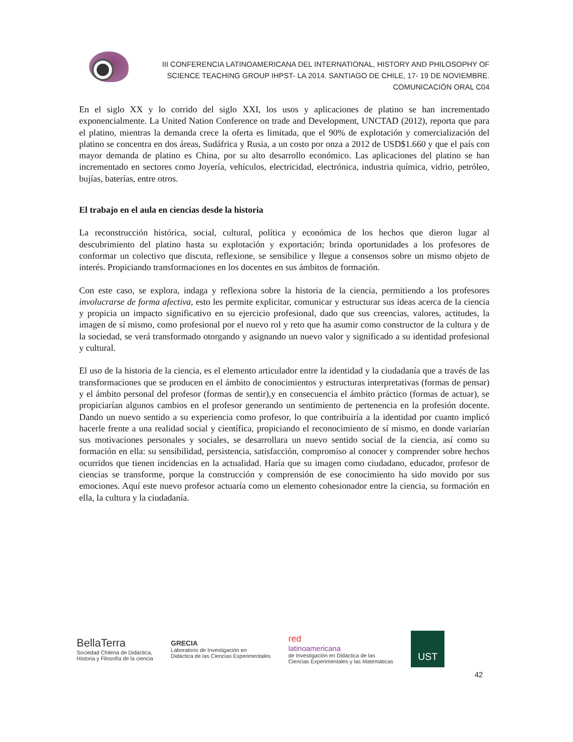III CONFERENCIA LATINOAMERICANA DEL INTERNATIONAL, HISTORY AND PHILOSOPHY OF
SCIENCE TEACHING GROUP IHPST- LA 2014. SANTIAGO DE CHILE, 17- 19 DE NOVIEMBRE.
COMUNICACIÓN ORAL C04
En el siglo XX y lo corrido del siglo XXI, los usos y aplicaciones de platino se han incrementado exponencialmente. La United Nation Conference on trade and Development, UNCTAD (2012), reporta que para el platino, mientras la demanda crece la oferta es limitada, que el 90% de explotación y comercialización del platino se concentra en dos áreas, Sudáfrica y Rusia, a un costo por onza a 2012 de USD$1.660 y que el país con mayor demanda de platino es China, por su alto desarrollo económico. Las aplicaciones del platino se han incrementado en sectores como Joyería, vehículos, electricidad, electrónica, industria química, vidrio, petróleo, bujías, baterías, entre otros.
El trabajo en el aula en ciencias desde la historia
La reconstrucción histórica, social, cultural, política y económica de los hechos que dieron lugar al descubrimiento del platino hasta su explotación y exportación; brinda oportunidades a los profesores de conformar un colectivo que discuta, reflexione, se sensibilice y llegue a consensos sobre un mismo objeto de interés. Propiciando transformaciones en los docentes en sus ámbitos de formación.
Con este caso, se explora, indaga y reflexiona sobre la historia de la ciencia, permitiendo a los profesores involucrarse de forma afectiva, esto les permite explicitar, comunicar y estructurar sus ideas acerca de la ciencia y propicia un impacto significativo en su ejercicio profesional, dado que sus creencias, valores, actitudes, la imagen de sí mismo, como profesional por el nuevo rol y reto que ha asumir como constructor de la cultura y de la sociedad, se verá transformado otorgando y asignando un nuevo valor y significado a su identidad profesional y cultural.
El uso de la historia de la ciencia, es el elemento articulador entre la identidad y la ciudadanía que a través de las transformaciones que se producen en el ámbito de conocimientos y estructuras interpretativas (formas de pensar) y el ámbito personal del profesor (formas de sentir),y en consecuencia el ámbito práctico (formas de actuar), se propiciarían algunos cambios en el profesor generando un sentimiento de pertenencia en la profesión docente. Dando un nuevo sentido a su experiencia como profesor, lo que contribuiría a la identidad por cuanto implicó hacerle frente a una realidad social y científica, propiciando el reconocimiento de sí mismo, en donde variarían sus motivaciones personales y sociales, se desarrollara un nuevo sentido social de la ciencia, así como su formación en ella: su sensibilidad, persistencia, satisfacción, compromiso al conocer y comprender sobre hechos ocurridos que tienen incidencias en la actualidad. Haría que su imagen como ciudadano, educador, profesor de ciencias se transforme, porque la construcción y comprensión de ese conocimiento ha sido movido por sus emociones. Aquí este nuevo profesor actuaría como un elemento cohesionador entre la ciencia, su formación en ella, la cultura y la ciudadanía.
BellaTerra
Sociedad Chilena de Didáctica,
Historia y Filosofía de la ciencia
GRECIA
Laboratorio de Investigación en
Didáctica de las Ciencias Experimentales
red
latinoamericana
de Investigación en Didáctica de las
Ciencias Experimentales y las Matemáticas
UST
42